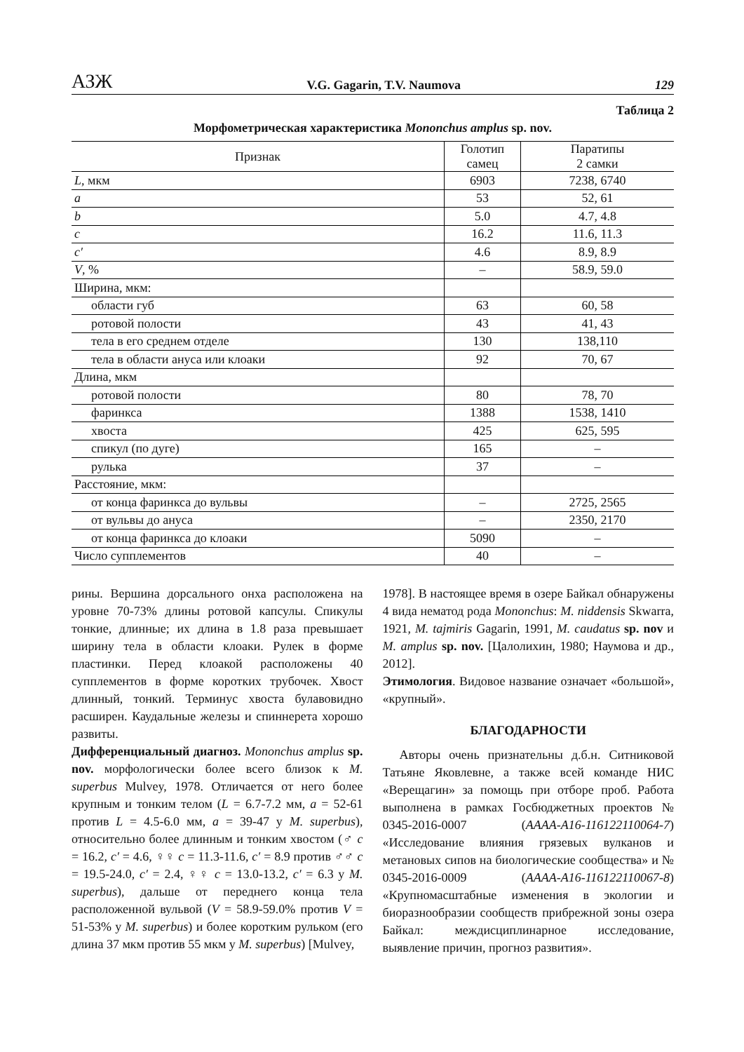АЗЖ V.G. Gagarin, T.V. Naumova 129
Таблица 2
Морфометрическая характеристика Mononchus amplus sp. nov.
| Признак | Голотип самец | Паратипы 2 самки |
| --- | --- | --- |
| L , мкм | 6903 | 7238, 6740 |
| a | 53 | 52, 61 |
| b | 5.0 | 4.7, 4.8 |
| c | 16.2 | 11.6, 11.3 |
| c′ | 4.6 | 8.9, 8.9 |
| V , % | – | 58.9, 59.0 |
| Ширина, мкм: | | |
| области губ | 63 | 60, 58 |
| ротовой полости | 43 | 41, 43 |
| тела в его среднем отделе | 130 | 138,110 |
| тела в области ануса или клоаки | 92 | 70, 67 |
| Длина, мкм | | |
| ротовой полости | 80 | 78, 70 |
| фаринкса | 1388 | 1538, 1410 |
| хвоста | 425 | 625, 595 |
| спикул (по дуге) | 165 | – |
| рулька | 37 | – |
| Расстояние, мкм: | | |
| от конца фаринкса до вульвы | – | 2725, 2565 |
| от вульвы до ануса | – | 2350, 2170 |
| от конца фаринкса до клоаки | 5090 | – |
| Число супплементов | 40 | – |
рины. Вершина дорсального онха расположена на уровне 70-73% длины ротовой капсулы. Спикулы тонкие, длинные; их длина в 1.8 раза превышает ширину тела в области клоаки. Рулек в форме пластинки. Перед клоакой расположены 40 супплементов в форме коротких трубочек. Хвост длинный, тонкий. Терминус хвоста булавовидно расширен. Каудальные железы и спиннерета хорошо развиты.
Дифференциальный диагноз. Mononchus amplus sp. nov. морфологически более всего близок к M. superbus Mulvey, 1978. Отличается от него более крупным и тонким телом (L = 6.7-7.2 мм, a = 52-61 против L = 4.5-6.0 мм, a = 39-47 у M. superbus), относительно более длинным и тонким хвостом (♂ c = 16.2, c′ = 4.6, ♀♀ c = 11.3-11.6, c′ = 8.9 против ♂♂ c = 19.5-24.0, c′ = 2.4, ♀♀ c = 13.0-13.2, c′ = 6.3 у M. superbus), дальше от переднего конца тела расположенной вульвой (V = 58.9-59.0% против V = 51-53% у M. superbus) и более коротким рульком (его длина 37 мкм против 55 мкм у M. superbus) [Mulvey,
1978]. В настоящее время в озере Байкал обнаружены 4 вида нематод рода Mononchus: M. niddensis Skwarra, 1921, M. tajmiris Gagarin, 1991, M. caudatus sp. nov и M. amplus sp. nov. [Цалолихин, 1980; Наумова и др., 2012].
Этимология. Видовое название означает «большой», «крупный».
БЛАГОДАРНОСТИ
Авторы очень признательны д.б.н. Ситниковой Татьяне Яковлевне, а также всей команде НИС «Верещагин» за помощь при отборе проб. Работа выполнена в рамках Госбюджетных проектов № 0345-2016-0007 (АААА-А16-116122110064-7) «Исследование влияния грязевых вулканов и метановых сипов на биологические сообщества» и № 0345-2016-0009 (АААА-А16-116122110067-8) «Крупномасштабные изменения в экологии и биоразнообразии сообществ прибрежной зоны озера Байкал: междисциплинарное исследование, выявление причин, прогноз развития».